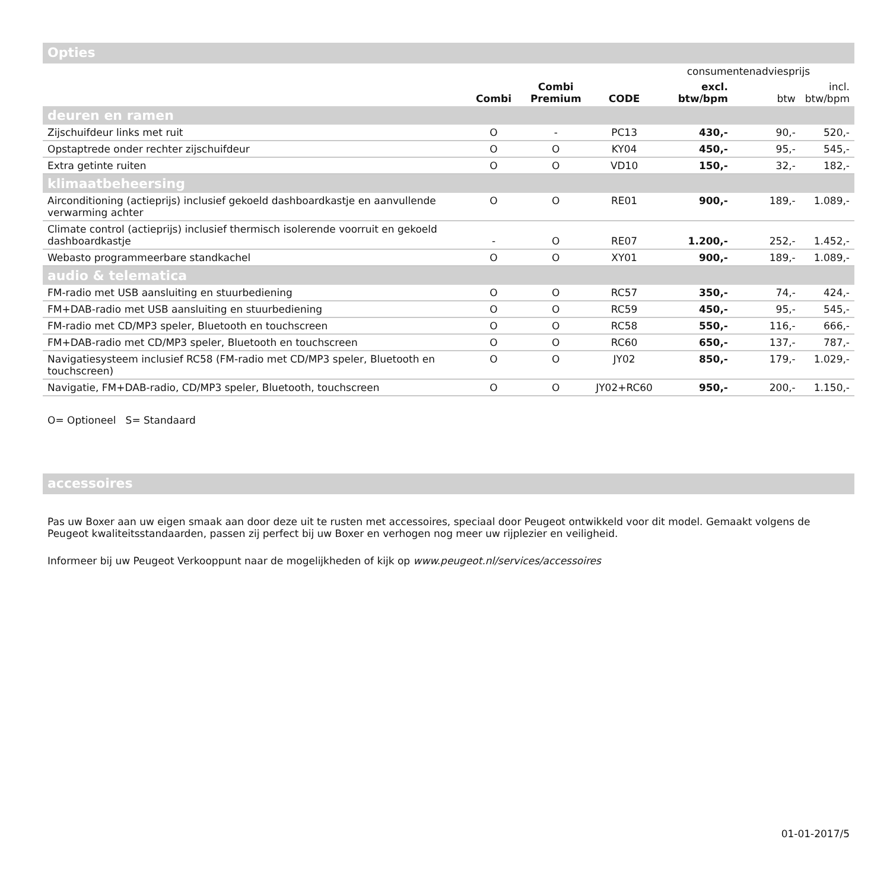Opties
| | | | | consumentenadviesprijs | | |
| --- | --- | --- | --- | --- | --- | --- |
| | Combi | Combi Premium | CODE | excl. btw/bpm | btw | incl. btw/bpm |
| deuren en ramen | | | | | | |
| Zijschuifdeur links met ruit | O | - | PC13 | 430,- | 90,- | 520,- |
| Opstaptrede onder rechter zijschuifdeur | O | O | KY04 | 450,- | 95,- | 545,- |
| Extra getinte ruiten | O | O | VD10 | 150,- | 32,- | 182,- |
| klimaatbeheersing | | | | | | |
| Airconditioning (actieprijs) inclusief gekoeld dashboardkastje en aanvullende verwarming achter | O | O | RE01 | 900,- | 189,- | 1.089,- |
| Climate control (actieprijs) inclusief thermisch isolerende voorruit en gekoeld dashboardkastje | - | O | RE07 | 1.200,- | 252,- | 1.452,- |
| Webasto programmeerbare standkachel | O | O | XY01 | 900,- | 189,- | 1.089,- |
| audio & telematica | | | | | | |
| FM-radio met USB aansluiting en stuurbediening | O | O | RC57 | 350,- | 74,- | 424,- |
| FM+DAB-radio met USB aansluiting en stuurbediening | O | O | RC59 | 450,- | 95,- | 545,- |
| FM-radio met CD/MP3 speler, Bluetooth en touchscreen | O | O | RC58 | 550,- | 116,- | 666,- |
| FM+DAB-radio met CD/MP3 speler, Bluetooth en touchscreen | O | O | RC60 | 650,- | 137,- | 787,- |
| Navigatiesysteem inclusief RC58 (FM-radio met CD/MP3 speler, Bluetooth en touchscreen) | O | O | JY02 | 850,- | 179,- | 1.029,- |
| Navigatie, FM+DAB-radio, CD/MP3 speler, Bluetooth, touchscreen | O | O | JY02+RC60 | 950,- | 200,- | 1.150,- |
O= Optioneel S= Standaard
accessoires
Pas uw Boxer aan uw eigen smaak aan door deze uit te rusten met accessoires, speciaal door Peugeot ontwikkeld voor dit model. Gemaakt volgens de Peugeot kwaliteitsstandaarden, passen zij perfect bij uw Boxer en verhogen nog meer uw rijplezier en veiligheid.
Informeer bij uw Peugeot Verkooppunt naar de mogelijkheden of kijk op www.peugeot.nl/services/accessoires
01-01-2017/5